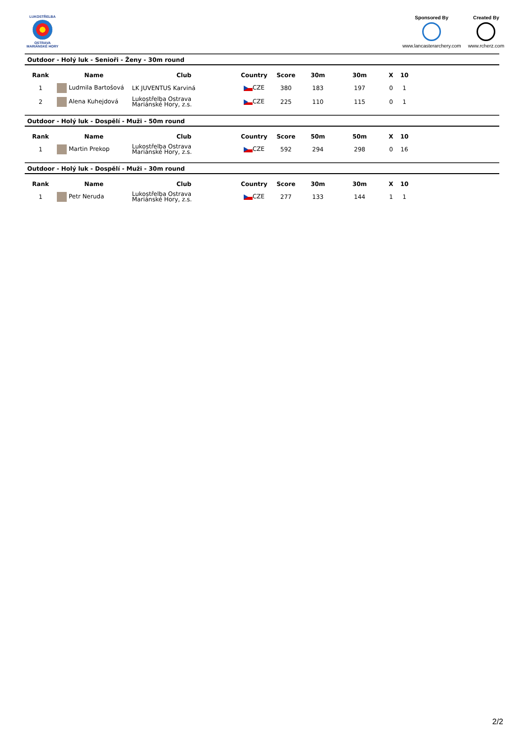LUKOSTŘELBA
OSTRAVA
MARIÁNSKÉ HORY
Sponsored By
www.lancasterarchery.com
Created By
www.rcherz.com
Outdoor - Holý luk - Senioři - Ženy - 30m round
| Rank | Name | Club | Country | Score | 30m | 30m | X | 10 |
| --- | --- | --- | --- | --- | --- | --- | --- | --- |
| 1 | Ludmila Bartošová | LK JUVENTUS Karviná | CZE | 380 | 183 | 197 | 0 | 1 |
| 2 | Alena Kuhejdová | Lukostřelba Ostrava Mariánské Hory, z.s. | CZE | 225 | 110 | 115 | 0 | 1 |
Outdoor - Holý luk - Dospělí - Muži - 50m round
| Rank | Name | Club | Country | Score | 50m | 50m | X | 10 |
| --- | --- | --- | --- | --- | --- | --- | --- | --- |
| 1 | Martin Prekop | Lukostřelba Ostrava Mariánské Hory, z.s. | CZE | 592 | 294 | 298 | 0 | 16 |
Outdoor - Holý luk - Dospělí - Muži - 30m round
| Rank | Name | Club | Country | Score | 30m | 30m | X | 10 |
| --- | --- | --- | --- | --- | --- | --- | --- | --- |
| 1 | Petr Neruda | Lukostřelba Ostrava Mariánské Hory, z.s. | CZE | 277 | 133 | 144 | 1 | 1 |
2/2